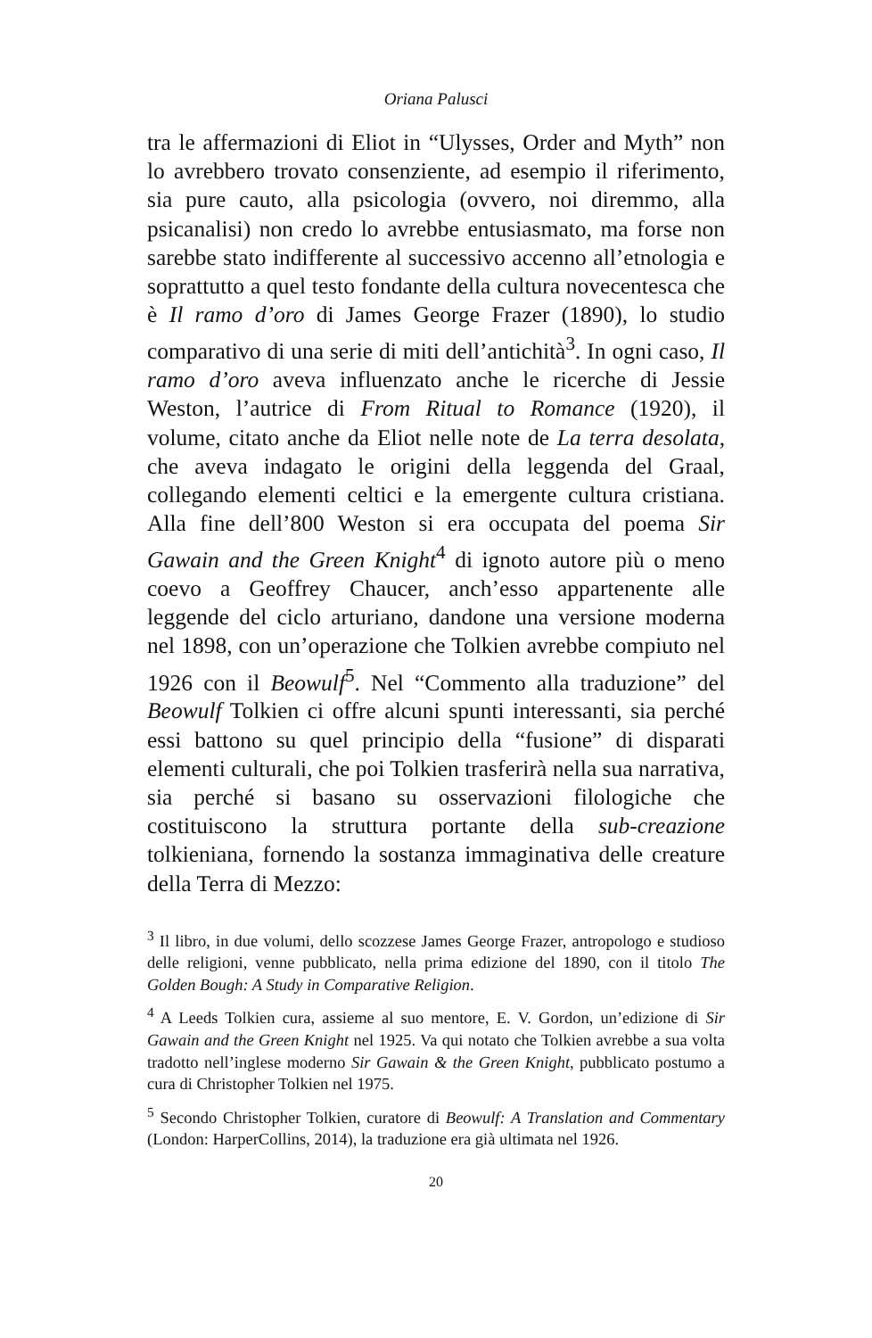Oriana Palusci
tra le affermazioni di Eliot in “Ulysses, Order and Myth” non lo avrebbero trovato consenziente, ad esempio il riferimento, sia pure cauto, alla psicologia (ovvero, noi diremmo, alla psicanalisi) non credo lo avrebbe entusiasmato, ma forse non sarebbe stato indifferente al successivo accenno all’etnologia e soprattutto a quel testo fondante della cultura novecentesca che è Il ramo d’oro di James George Frazer (1890), lo studio comparativo di una serie di miti dell’antichità<sup>3</sup>. In ogni caso, Il ramo d’oro aveva influenzato anche le ricerche di Jessie Weston, l’autrice di From Ritual to Romance (1920), il volume, citato anche da Eliot nelle note de La terra desolata, che aveva indagato le origini della leggenda del Graal, collegando elementi celtici e la emergente cultura cristiana. Alla fine dell’800 Weston si era occupata del poema Sir Gawain and the Green Knight<sup>4</sup> di ignoto autore più o meno coevo a Geoffrey Chaucer, anch’esso appartenente alle leggende del ciclo arturiano, dandone una versione moderna nel 1898, con un’operazione che Tolkien avrebbe compiuto nel 1926 con il Beowulf<sup>5</sup>. Nel “Commento alla traduzione” del Beowulf Tolkien ci offre alcuni spunti interessanti, sia perché essi battono su quel principio della “fusione” di disparati elementi culturali, che poi Tolkien trasferirà nella sua narrativa, sia perché si basano su osservazioni filologiche che costituiscono la struttura portante della sub-creazione tolkieniana, fornendo la sostanza immaginativa delle creature della Terra di Mezzo:
<sup>3</sup> Il libro, in due volumi, dello scozzese James George Frazer, antropologo e studioso delle religioni, venne pubblicato, nella prima edizione del 1890, con il titolo The Golden Bough: A Study in Comparative Religion.
<sup>4</sup> A Leeds Tolkien cura, assieme al suo mentore, E. V. Gordon, un’edizione di Sir Gawain and the Green Knight nel 1925. Va qui notato che Tolkien avrebbe a sua volta tradotto nell’inglese moderno Sir Gawain & the Green Knight, pubblicato postumo a cura di Christopher Tolkien nel 1975.
<sup>5</sup> Secondo Christopher Tolkien, curatore di Beowulf: A Translation and Commentary (London: HarperCollins, 2014), la traduzione era già ultimata nel 1926.
20